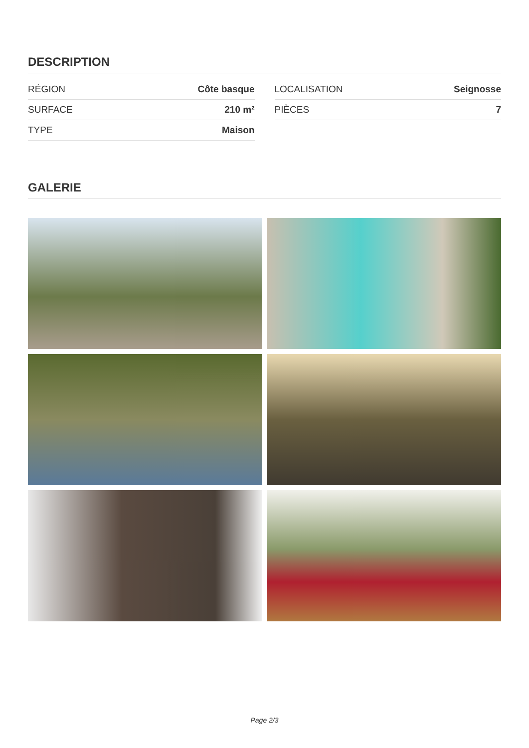DESCRIPTION
| RÉGION | Côte basque |
| SURFACE | 210 m² |
| TYPE | Maison |
| LOCALISATION | Seignosse |
| PIÈCES | 7 |
GALERIE
Page 2/3